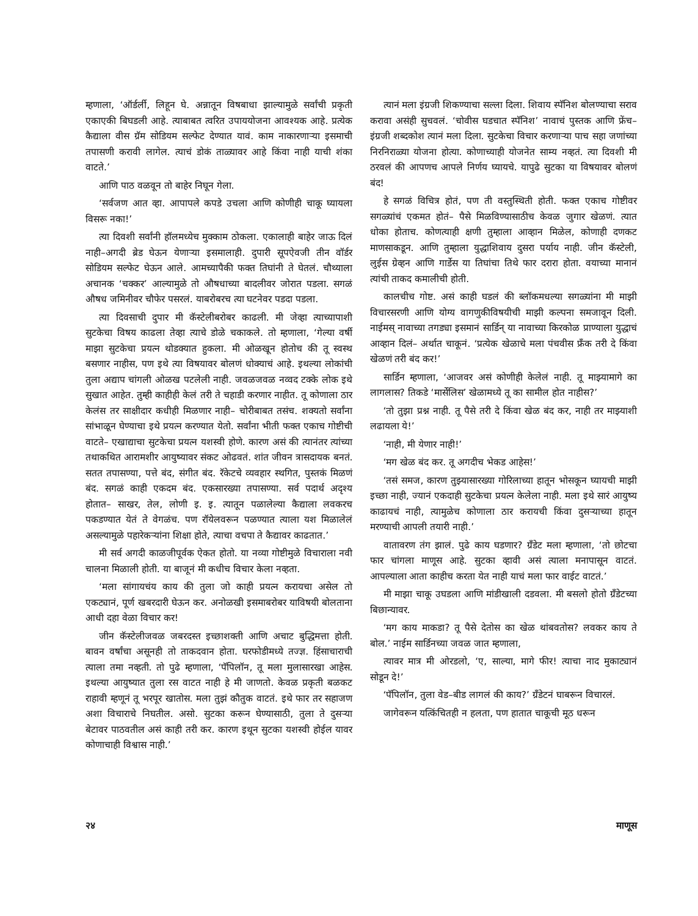म्हणाला, ‘ऑर्डर्ली, लिहून घे. अन्नातून विषबाधा झाल्यामुळे सर्वांची प्रकृती एकाएकी बिघडली आहे. त्याबाबत त्वरित उपाययोजना आवश्यक आहे. प्रत्येक कैद्याला वीस ग्रॅम सोडियम सल्फेट देण्यात यावं. काम नाकारणाऱ्या इसमाची तपासणी करावी लागेल. त्याचं डोकं ताळ्यावर आहे किंवा नाही याची शंका वाटते.’
आणि पाठ वळवून तो बाहेर निघून गेला.
‘सर्वजण आत व्हा. आपापले कपडे उचला आणि कोणीही चाकू घ्यायला विसरू नका!’
त्या दिवशी सर्वांनी हॉलमध्येच मुक्काम ठोकला. एकालाही बाहेर जाऊ दिलं नाही–अगदी ब्रेड घेऊन येणाऱ्या इसमालाही. दुपारी सूपऐवजी तीन वॉर्डर सोडियम सल्फेट घेऊन आले. आमच्यापैकी फक्त तिघांनी ते घेतलं. चौथ्याला अचानक ‘चक्कर’ आल्यामुळे तो औषधाच्या बादलीवर जोरात पडला. सगळं औषध जमिनीवर चौफेर पसरलं. याबरोबरच त्या घटनेवर पडदा पडला.
त्या दिवसाची दुपार मी कॅस्टेलीबरोबर काढली. मी जेव्हा त्याच्यापाशी सुटकेचा विषय काढला तेव्हा त्याचे डोळे चकाकले. तो म्हणाला, ‘गेल्या वर्षी माझा सुटकेचा प्रयत्न थोडक्यात हुकला. मी ओळखून होतोच की तू स्वस्थ बसणार नाहीस, पण इथे त्या विषयावर बोलणं धोक्याचं आहे. इथल्या लोकांची तुला अद्याप चांगली ओळख पटलेली नाही. जवळजवळ नव्वद टक्के लोक इथे सुखात आहेत. तुम्ही काहीही केलं तरी ते चहाडी करणार नाहीत. तू कोणाला ठार केलंस तर साक्षीदार कधीही मिळणार नाही– चोरीबाबत तसंच. शक्यतो सर्वांना सांभाळून घेण्याचा इथे प्रयत्न करण्यात येतो. सर्वांना भीती फक्त एकाच गोष्टीची वाटते– एखाद्याचा सुटकेचा प्रयत्न यशस्वी होणे. कारण असं की त्यानंतर त्यांच्या तथाकथित आरामशीर आयुष्यावर संकट ओढवतं. शांत जीवन त्रासदायक बनतं. सतत तपासण्या, पत्ते बंद, संगीत बंद. रॅकेटचे व्यवहार स्थगित, पुस्तकं मिळणं बंद. सगळं काही एकदम बंद. एकसारख्या तपासण्या. सर्व पदार्थ अदृश्य होतात– साखर, तेल, लोणी इ. इ. त्यातून पळालेल्या कैद्याला लवकरच पकडण्यात येतं ते वेगळंच. पण रॉयेलवरून पळण्यात त्याला यश मिळालेलं असल्यामुळे पहारेकऱ्यांना शिक्षा होते, त्याचा वचपा ते कैद्यावर काढतात.’
मी सर्व अगदी काळजीपूर्वक ऐकत होतो. या नव्या गोष्टीमुळे विचाराला नवी चालना मिळाली होती. या बाजूनं मी कधीच विचार केला नव्हता.
‘मला सांगायचंय काय की तुला जो काही प्रयत्न करायचा असेल तो एकट्यानं, पूर्ण खबरदारी घेऊन कर. अनोळखी इसमाबरोबर याविषयी बोलताना आधी दहा वेळा विचार कर!
जीन कॅस्टेलीजवळ जबरदस्त इच्छाशक्ती आणि अचाट बुद्धिमत्ता होती. बावन वर्षांचा असूनही तो ताकदवान होता. घरफोडीमध्ये तज्ज्ञ. हिंसाचाराची त्याला तमा नव्हती. तो पुढे म्हणाला, ‘पॅपिलॉन, तू मला मुलासारखा आहेस. इथल्या आयुष्यात तुला रस वाटत नाही हे मी जाणतो. केवळ प्रकृती बळकट राहावी म्हणूनं तू भरपूर खातोस. मला तुझं कौतुक वाटतं. इथे फार तर सहाजण अशा विचाराचे निघतील. असो. सुटका करून घेण्यासाठी, तुला ते दुसऱ्या बेटावर पाठवतील असं काही तरी कर. कारण इथून सुटका यशस्वी होईल यावर कोणाचाही विश्वास नाही.’
त्यानं मला इंग्रजी शिकण्याचा सल्ला दिला. शिवाय स्पॅनिश बोलण्याचा सराव करावा असंही सुचवलं. ‘चोवीस घडचात स्पॅनिश’ नावाचं पुस्तक आणि फ्रेंच–इंग्रजी शब्दकोश त्यानं मला दिला. सुटकेचा विचार करणाऱ्या पाच सहा जणांच्या निरनिराळ्या योजना होत्या. कोणाच्याही योजनेत साम्य नव्हतं. त्या दिवशी मी ठरवलं की आपणच आपले निर्णय घ्यायचे. यापुढे सुटका या विषयावर बोलणं बंद!
हे सगळं विचित्र होतं, पण ती वस्तुस्थिती होती. फक्त एकाच गोष्टीवर सगळ्यांचं एकमत होतं– पैसे मिळविण्यासाठीच केवळ जुगार खेळणं. त्यात धोका होताच. कोणत्याही क्षणी तुम्हाला आव्हान मिळेल, कोणाही दणकट माणसाकडून. आणि तुम्हाला युद्धाशिवाय दुसरा पर्याय नाही. जीन कॅस्टेली, लुईस ग्रेव्हन आणि गार्डेस या तिघांचा तिथे फार दरारा होता. वयाच्या मानानं त्यांची ताकद कमालीची होती.
कालचीच गोष्ट. असं काही घडलं की ब्लॉकमधल्या सगळ्यांना मी माझी विचारसरणी आणि योग्य वागणुकीविषयीची माझी कल्पना समजावून दिली. नाईमस् नावाच्या तगड्या इसमानं सार्डिन् या नावाच्या किरकोळ प्राण्याला युद्धाचं आव्हान दिलं– अर्थात चाकूनं. ‘प्रत्येक खेळाचे मला पंचवीस फ्रँक तरी दे किंवा खेळणं तरी बंद कर!’
सार्डिन म्हणाला, ‘आजवर असं कोणीही केलेलं नाही. तू माझ्यामागे का लागलास? तिकडे ‘मार्सेलिस’ खेळामध्ये तू का सामील होत नाहीस?’
‘तो तुझा प्रश्न नाही. तू पैसे तरी दे किंवा खेळ बंद कर, नाही तर माझ्याशी लढायला ये!’
‘नाही, मी येणार नाही!’
‘मग खेळ बंद कर. तू अगदीच भेकड आहेस!’
‘तसं समज, कारण तुझ्यासारख्या गोरिलाच्या हातून भोसकून घ्यायची माझी इच्छा नाही, ज्यानं एकदाही सुटकेचा प्रयत्न केलेला नाही. मला इथे सारं आयुष्य काढायचं नाही, त्यामुळेच कोणाला ठार करायची किंवा दुसऱ्याच्या हातून मरण्याची आपली तयारी नाही.’
वातावरण तंग झालं. पुढे काय घडणार? ग्रँडेट मला म्हणाला, ‘तो छोटचा फार चांगला माणूस आहे. सुटका व्हावी असं त्याला मनापासून वाटतं. आपल्याला आता काहीच करता येत नाही याचं मला फार वाईट वाटतं.’
मी माझा चाकू उघडला आणि मांडीखाली दडवला. मी बसलो होतो ग्रँडेटच्या बिछान्यावर.
‘मग काय माकडा? तू पैसे देतोस का खेळ थांबवतोस? लवकर काय ते बोल.’ नाईम सार्डिनच्या जवळ जात म्हणाला,
त्यावर मात्र मी ओरडलो, ‘ए, साल्या, मागे फीर! त्याचा नाद मुकाट्यानं सोडून दे!’
‘पॅपिलॉन, तुला वेड–बीड लागलं की काय?’ ग्रँडेटनं घाबरून विचारलं.
जागेवरून यत्किंचितही न हलता, पण हातात चाकूची मूठ धरून
२४ माणूस